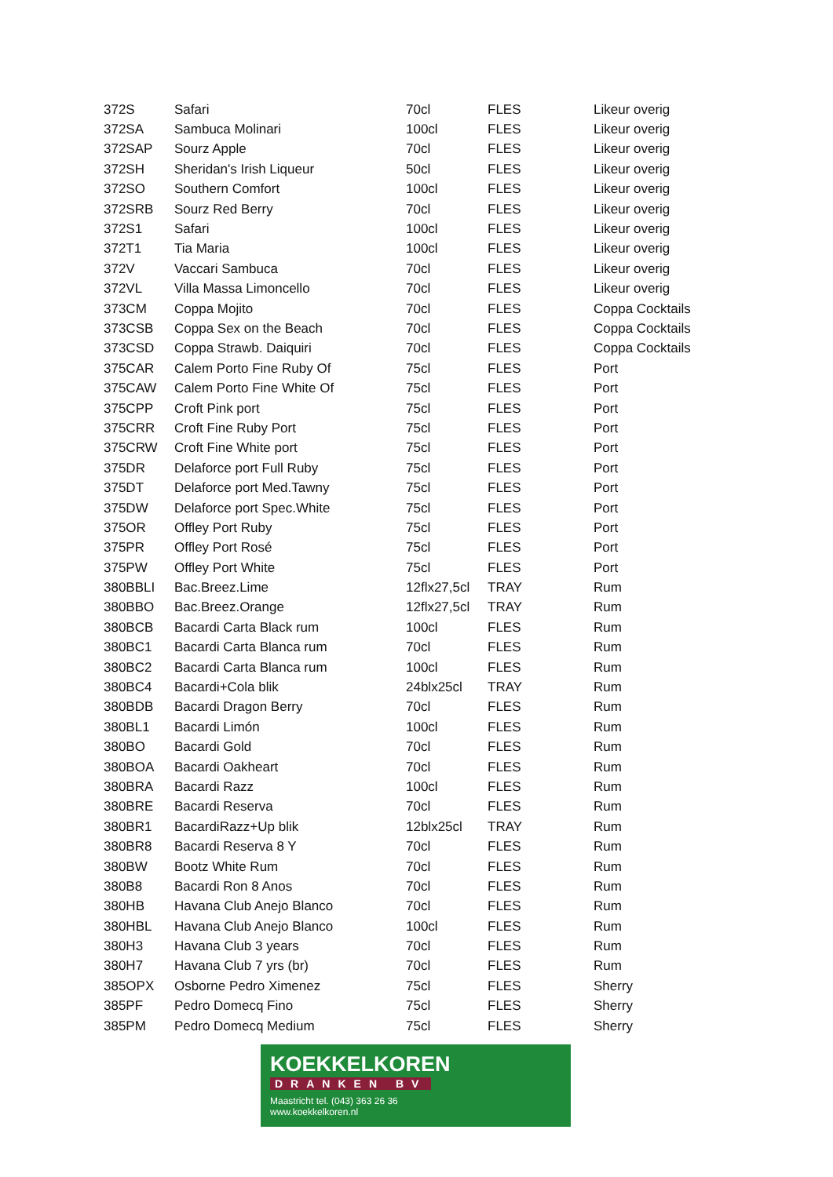| 372S | Safari | 70cl | FLES | Likeur overig |
| 372SA | Sambuca Molinari | 100cl | FLES | Likeur overig |
| 372SAP | Sourz Apple | 70cl | FLES | Likeur overig |
| 372SH | Sheridan's Irish Liqueur | 50cl | FLES | Likeur overig |
| 372SO | Southern Comfort | 100cl | FLES | Likeur overig |
| 372SRB | Sourz Red Berry | 70cl | FLES | Likeur overig |
| 372S1 | Safari | 100cl | FLES | Likeur overig |
| 372T1 | Tia Maria | 100cl | FLES | Likeur overig |
| 372V | Vaccari Sambuca | 70cl | FLES | Likeur overig |
| 372VL | Villa Massa Limoncello | 70cl | FLES | Likeur overig |
| 373CM | Coppa Mojito | 70cl | FLES | Coppa Cocktails |
| 373CSB | Coppa Sex on the Beach | 70cl | FLES | Coppa Cocktails |
| 373CSD | Coppa Strawb. Daiquiri | 70cl | FLES | Coppa Cocktails |
| 375CAR | Calem Porto Fine Ruby Of | 75cl | FLES | Port |
| 375CAW | Calem Porto Fine White Of | 75cl | FLES | Port |
| 375CPP | Croft Pink port | 75cl | FLES | Port |
| 375CRR | Croft Fine Ruby Port | 75cl | FLES | Port |
| 375CRW | Croft Fine White port | 75cl | FLES | Port |
| 375DR | Delaforce port Full Ruby | 75cl | FLES | Port |
| 375DT | Delaforce port Med.Tawny | 75cl | FLES | Port |
| 375DW | Delaforce port Spec.White | 75cl | FLES | Port |
| 375OR | Offley Port Ruby | 75cl | FLES | Port |
| 375PR | Offley Port Rosé | 75cl | FLES | Port |
| 375PW | Offley Port White | 75cl | FLES | Port |
| 380BBLI | Bac.Breez.Lime | 12flx27,5cl | TRAY | Rum |
| 380BBO | Bac.Breez.Orange | 12flx27,5cl | TRAY | Rum |
| 380BCB | Bacardi Carta Black rum | 100cl | FLES | Rum |
| 380BC1 | Bacardi Carta Blanca rum | 70cl | FLES | Rum |
| 380BC2 | Bacardi Carta Blanca rum | 100cl | FLES | Rum |
| 380BC4 | Bacardi+Cola blik | 24blx25cl | TRAY | Rum |
| 380BDB | Bacardi Dragon Berry | 70cl | FLES | Rum |
| 380BL1 | Bacardi Limón | 100cl | FLES | Rum |
| 380BO | Bacardi Gold | 70cl | FLES | Rum |
| 380BOA | Bacardi Oakheart | 70cl | FLES | Rum |
| 380BRA | Bacardi Razz | 100cl | FLES | Rum |
| 380BRE | Bacardi Reserva | 70cl | FLES | Rum |
| 380BR1 | BacardiRazz+Up blik | 12blx25cl | TRAY | Rum |
| 380BR8 | Bacardi Reserva 8 Y | 70cl | FLES | Rum |
| 380BW | Bootz White Rum | 70cl | FLES | Rum |
| 380B8 | Bacardi Ron 8 Anos | 70cl | FLES | Rum |
| 380HB | Havana Club Anejo Blanco | 70cl | FLES | Rum |
| 380HBL | Havana Club Anejo Blanco | 100cl | FLES | Rum |
| 380H3 | Havana Club 3 years | 70cl | FLES | Rum |
| 380H7 | Havana Club 7 yrs (br) | 70cl | FLES | Rum |
| 385OPX | Osborne Pedro Ximenez | 75cl | FLES | Sherry |
| 385PF | Pedro Domecq Fino | 75cl | FLES | Sherry |
| 385PM | Pedro Domecq Medium | 75cl | FLES | Sherry |
KOEKKELKOREN
DRANKEN BV
Maastricht tel. (043) 363 26 36
www.koekkelkoren.nl